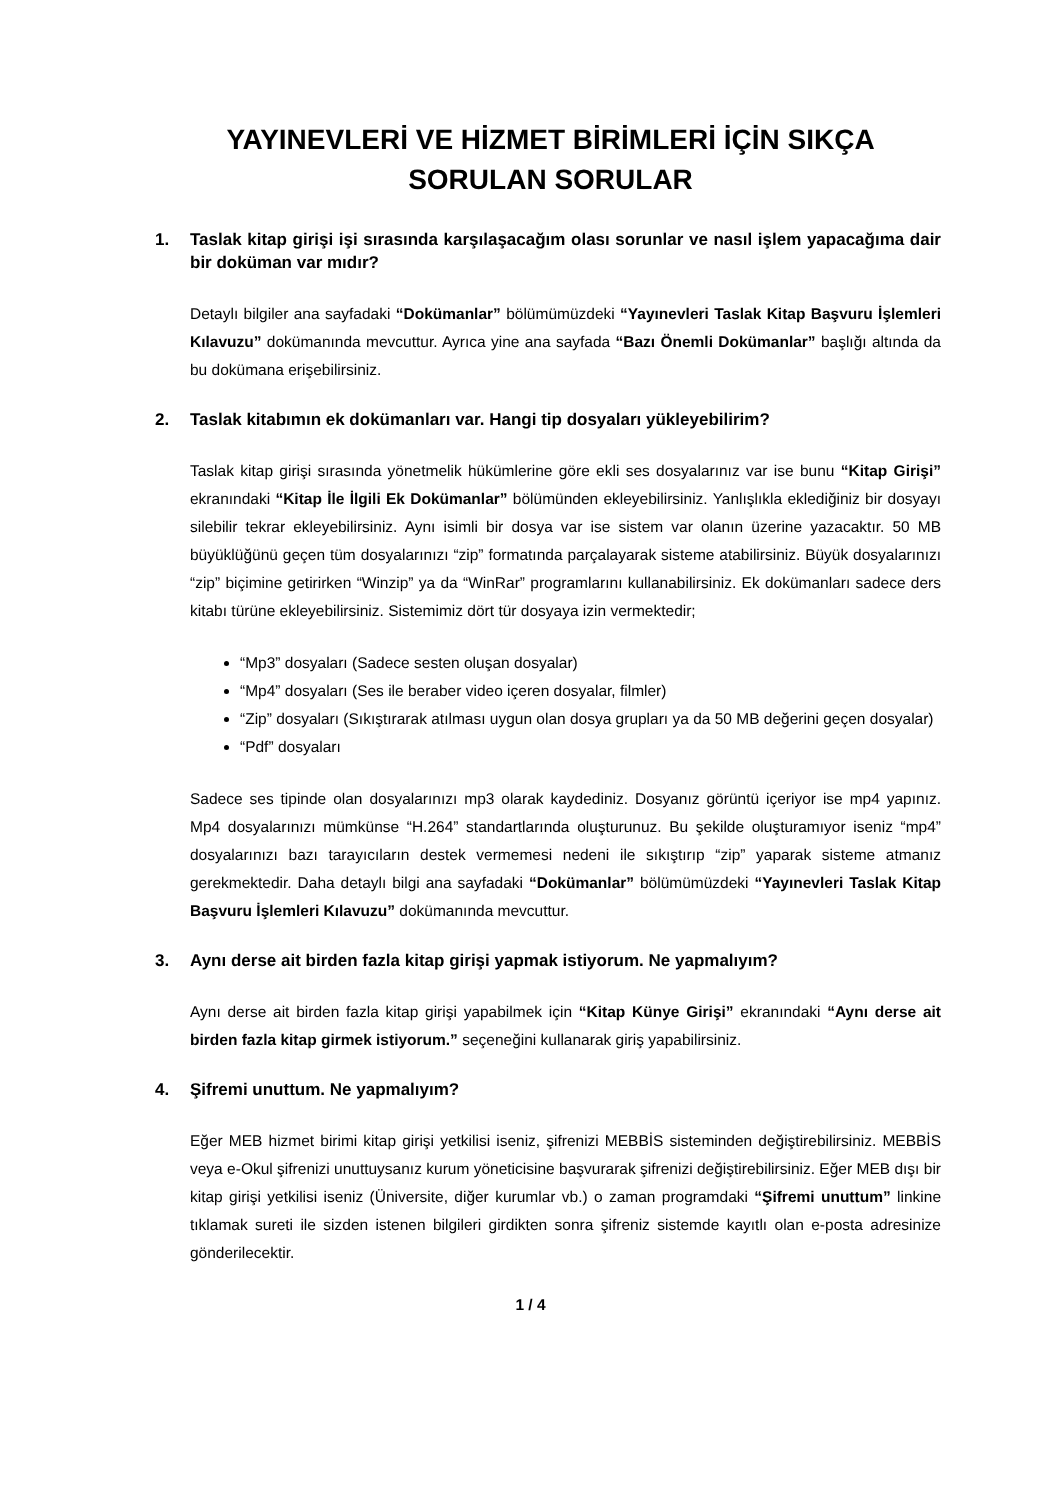YAYINEVLERİ VE HİZMET BİRİMLERİ İÇİN SIKÇA
SORULAN SORULAR
1. Taslak kitap girişi işi sırasında karşılaşacağım olası sorunlar ve nasıl işlem yapacağıma dair bir doküman var mıdır?
Detaylı bilgiler ana sayfadaki “Dokümanlar” bölümümüzdeki “Yayınevleri Taslak Kitap Başvuru İşlemleri Kılavuzu” dokümanında mevcuttur. Ayrıca yine ana sayfada “Bazı Önemli Dokümanlar” başlığı altında da bu dokümana erişebilirsiniz.
2. Taslak kitabımın ek dokümanları var. Hangi tip dosyaları yükleyebilirim?
Taslak kitap girişi sırasında yönetmelik hükümlerine göre ekli ses dosyalarınız var ise bunu “Kitap Girişi” ekranındaki “Kitap İle İlgili Ek Dokümanlar” bölümünden ekleyebilirsiniz. Yanlışlıkla eklediğiniz bir dosyayı silebilir tekrar ekleyebilirsiniz. Aynı isimli bir dosya var ise sistem var olanın üzerine yazacaktır. 50 MB büyüklüğünü geçen tüm dosyalarınızı “zip” formatında parçalayarak sisteme atabilirsiniz. Büyük dosyalarınızı “zip” biçimine getirirken “Winzip” ya da “WinRar” programlarını kullanabilirsiniz. Ek dokümanları sadece ders kitabı türüne ekleyebilirsiniz. Sistemimiz dört tür dosyaya izin vermektedir;
“Mp3” dosyaları (Sadece sesten oluşan dosyalar)
“Mp4” dosyaları (Ses ile beraber video içeren dosyalar, filmler)
“Zip” dosyaları (Sıkıştırarak atılması uygun olan dosya grupları ya da 50 MB değerini geçen dosyalar)
“Pdf” dosyaları
Sadece ses tipinde olan dosyalarınızı mp3 olarak kaydediniz. Dosyanız görüntü içeriyor ise mp4 yapınız. Mp4 dosyalarınızı mümkünse “H.264” standartlarında oluşturunuz. Bu şekilde oluşturamıyor iseniz “mp4” dosyalarınızı bazı tarayıcıların destek vermemesi nedeni ile sıkıştırıp “zip” yaparak sisteme atmanız gerekmektedir. Daha detaylı bilgi ana sayfadaki “Dokümanlar” bölümümüzdeki “Yayınevleri Taslak Kitap Başvuru İşlemleri Kılavuzu” dokümanında mevcuttur.
3. Aynı derse ait birden fazla kitap girişi yapmak istiyorum. Ne yapmalıyım?
Aynı derse ait birden fazla kitap girişi yapabilmek için “Kitap Künye Girişi” ekranındaki “Aynı derse ait birden fazla kitap girmek istiyorum.” seçeneğini kullanarak giriş yapabilirsiniz.
4. Şifremi unuttum. Ne yapmalıyım?
Eğer MEB hizmet birimi kitap girişi yetkilisi iseniz, şifrenizi MEBBİS sisteminden değiştirebilirsiniz. MEBBİS veya e-Okul şifrenizi unuttuysanız kurum yöneticisine başvurarak şifrenizi değiştirebilirsiniz. Eğer MEB dışı bir kitap girişi yetkilisi iseniz (Üniversite, diğer kurumlar vb.) o zaman programdaki “Şifremi unuttum” linkine tıklamak sureti ile sizden istenen bilgileri girdikten sonra şifreniz sistemde kayıtlı olan e-posta adresinize gönderilecektir.
1 / 4